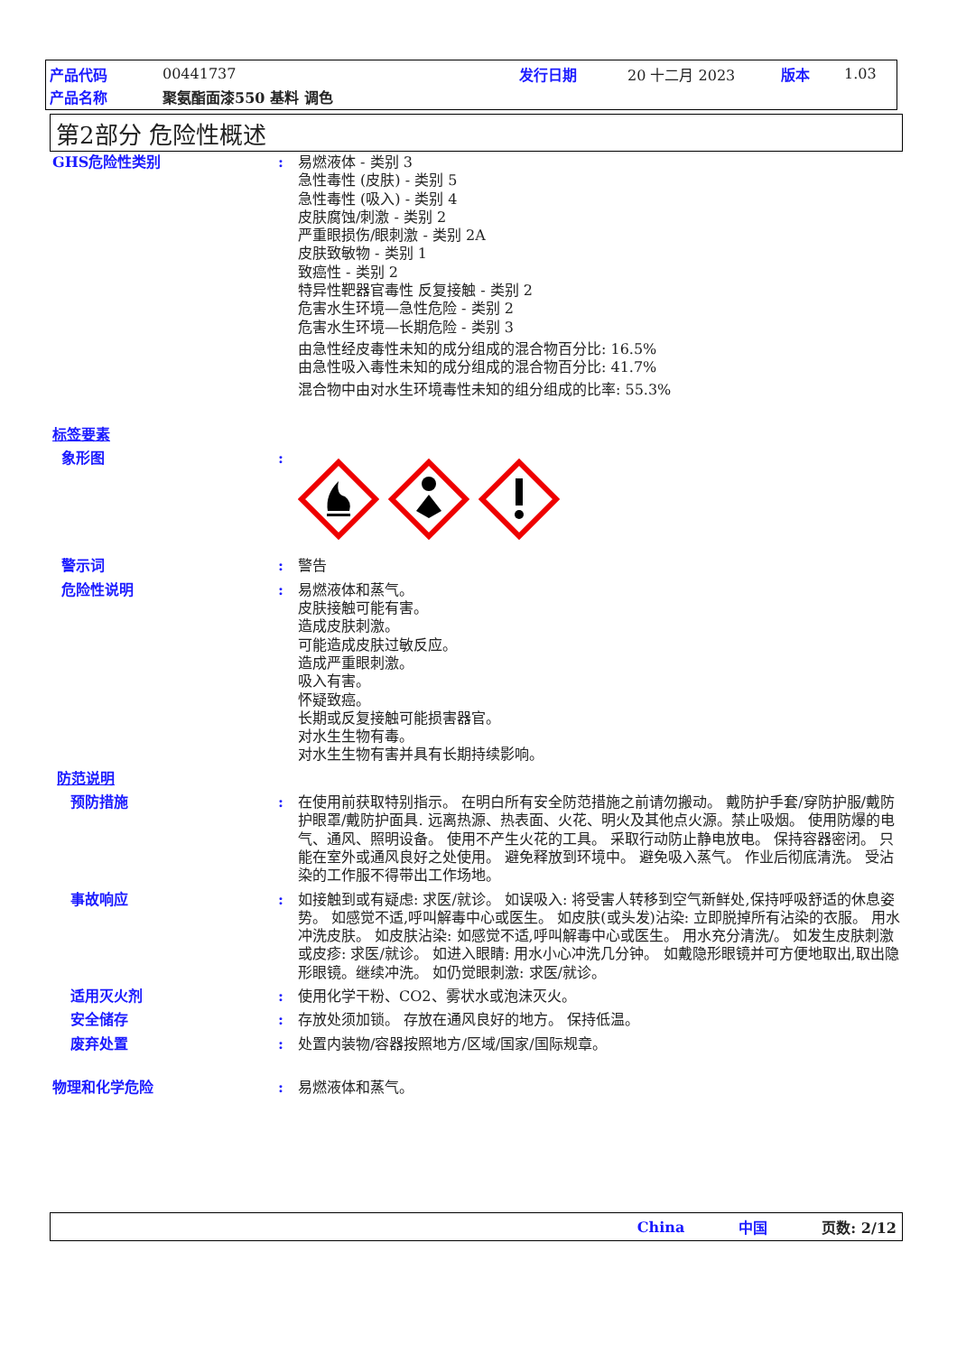产品代码 00441737 发行日期 20 十二月 2023 版本 1.03
产品名称 聚氨酯面漆550 基料 调色
第2部分 危险性概述
GHS危险性类别 : 易燃液体 - 类别 3
急性毒性 (皮肤) - 类别 5
急性毒性 (吸入) - 类别 4
皮肤腐蚀/刺激 - 类别 2
严重眼损伤/眼刺激 - 类别 2A
皮肤致敏物 - 类别 1
致癌性 - 类别 2
特异性靶器官毒性 反复接触 - 类别 2
危害水生环境—急性危险 - 类别 2
危害水生环境—长期危险 - 类别 3
由急性经皮毒性未知的成分组成的混合物百分比: 16.5%
由急性吸入毒性未知的成分组成的混合物百分比: 41.7%
混合物中由对水生环境毒性未知的组分组成的比率: 55.3%
标签要素
象形图 :
警示词 : 警告
危险性说明 : 易燃液体和蒸气。
皮肤接触可能有害。
造成皮肤刺激。
可能造成皮肤过敏反应。
造成严重眼刺激。
吸入有害。
怀疑致癌。
长期或反复接触可能损害器官。
对水生生物有毒。
对水生生物有害并具有长期持续影响。
防范说明
预防措施 : 在使用前获取特别指示。 在明白所有安全防范措施之前请勿搬动。 戴防护手套/穿防护服/戴防护眼罩/戴防护面具. 远离热源、热表面、火花、明火及其他点火源。禁止吸烟。 使用防爆的电气、通风、照明设备。 使用不产生火花的工具。 采取行动防止静电放电。 保持容器密闭。 只能在室外或通风良好之处使用。 避免释放到环境中。 避免吸入蒸气。 作业后彻底清洗。 受沾染的工作服不得带出工作场地。
事故响应 : 如接触到或有疑虑: 求医/就诊。 如误吸入: 将受害人转移到空气新鲜处,保持呼吸舒适的休息姿势。 如感觉不适,呼叫解毒中心或医生。 如皮肤(或头发)沾染: 立即脱掉所有沾染的衣服。 用水冲洗皮肤。 如皮肤沾染: 如感觉不适,呼叫解毒中心或医生。 用水充分清洗/。 如发生皮肤刺激或皮疹: 求医/就诊。 如进入眼睛: 用水小心冲洗几分钟。 如戴隐形眼镜并可方便地取出,取出隐形眼镜。继续冲洗。 如仍觉眼刺激: 求医/就诊。
适用灭火剂 : 使用化学干粉、CO2、雾状水或泡沫灭火。
安全储存 : 存放处须加锁。 存放在通风良好的地方。 保持低温。
废弃处置 : 处置内装物/容器按照地方/区域/国家/国际规章。
物理和化学危险 : 易燃液体和蒸气。
China 中国 页数: 2/12